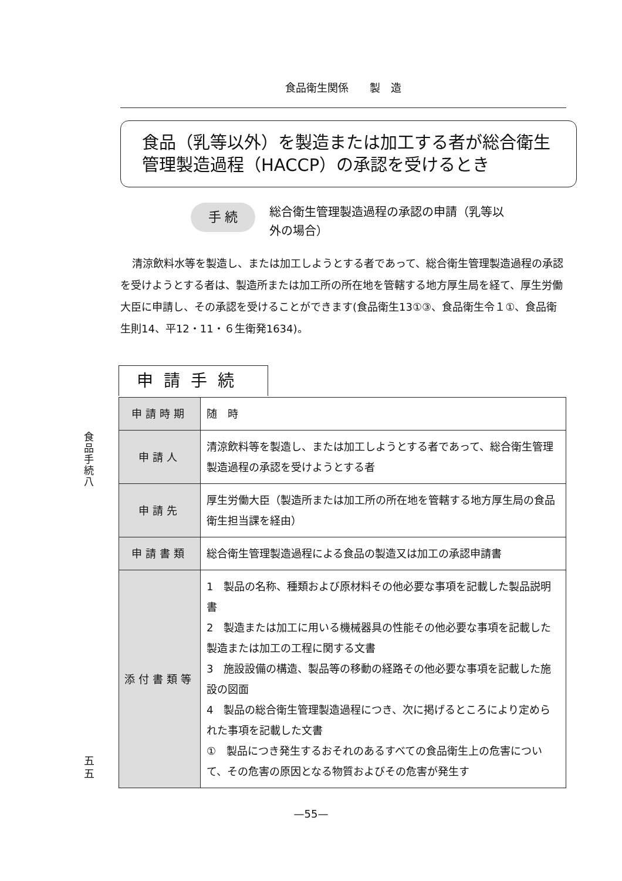食品衛生関係　　製　造
食品（乳等以外）を製造または加工する者が総合衛生
管理製造過程（HACCP）の承認を受けるとき
手 続
総合衛生管理製造過程の承認の申請（乳等以
外の場合）
清涼飲料水等を製造し、または加工しようとする者であって、総合衛生管理製造過程の承認を受けようとする者は、製造所または加工所の所在地を管轄する地方厚生局を経て、厚生労働大臣に申請し、その承認を受けることができます(食品衛生13①③、食品衛生令１①、食品衛生則14、平12・11・６生衛発1634)。
申請手続
| 申請時期 | 随 時 |
| 申請人 | 清涼飲料等を製造し、または加工しようとする者であって、総合衛生管理製造過程の承認を受けようとする者 |
| 申請先 | 厚生労働大臣（製造所または加工所の所在地を管轄する地方厚生局の食品衛生担当課を経由） |
| 申請書類 | 総合衛生管理製造過程による食品の製造又は加工の承認申請書 |
| 添付書類等 | 1 製品の名称、種類および原材料その他必要な事項を記載した製品説明書 2 製造または加工に用いる機械器具の性能その他必要な事項を記載した製造または加工の工程に関する文書 3 施設設備の構造、製品等の移動の経路その他必要な事項を記載した施設の図面 4 製品の総合衛生管理製造過程につき、次に掲げるところにより定められた事項を記載した文書 ① 製品につき発生するおそれのあるすべての食品衛生上の危害について、その危害の原因となる物質およびその危害が発生す |
食品手続八
五五
—55—